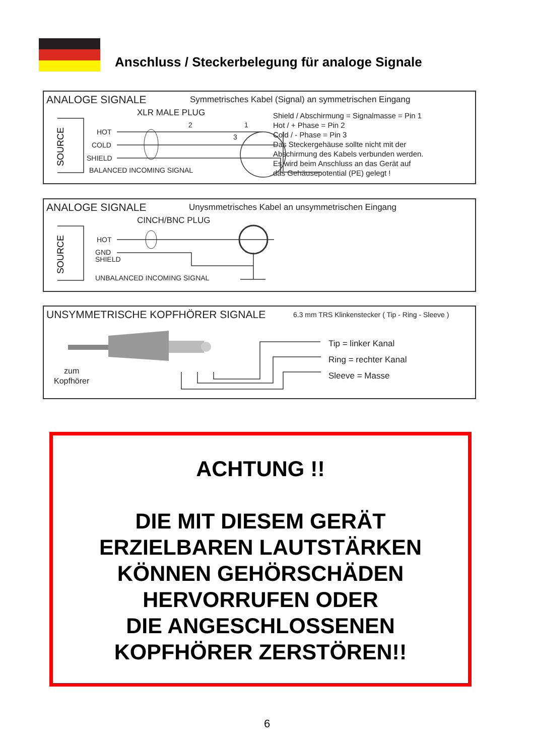Anschluss / Steckerbelegung für analoge Signale
ANALOGE SIGNALE
Symmetrisches Kabel (Signal) an symmetrischen Eingang
XLR MALE PLUG
HOT
COLD
SHIELD
BALANCED INCOMING SIGNAL
Shield / Abschirmung = Signalmasse = Pin 1
Hot / + Phase = Pin 2
Cold / - Phase = Pin 3
Das Steckergehäuse sollte nicht mit der
Abschirmung des Kabels verbunden werden.
Es wird beim Anschluss an das Gerät auf
das Gehäusepotential (PE) gelegt !
2 1
3
SOURCE
ANALOGE SIGNALE
Unysmmetrisches Kabel an unsymmetrischen Eingang
CINCH/BNC PLUG
HOT
GND
SHIELD
UNBALANCED INCOMING SIGNAL
SOURCE
UNSYMMETRISCHE KOPFHÖRER SIGNALE
6.3 mm TRS Klinkenstecker ( Tip - Ring - Sleeve )
Tip = linker Kanal
Ring = rechter Kanal
Sleeve = Masse
zum
Kopfhörer
ACHTUNG !!
DIE MIT DIESEM GERÄT
ERZIELBAREN LAUTSTÄRKEN
KÖNNEN GEHÖRSCHÄDEN
HERVORRUFEN ODER
DIE ANGESCHLOSSENEN
KOPFHÖRER ZERSTÖREN!!
6